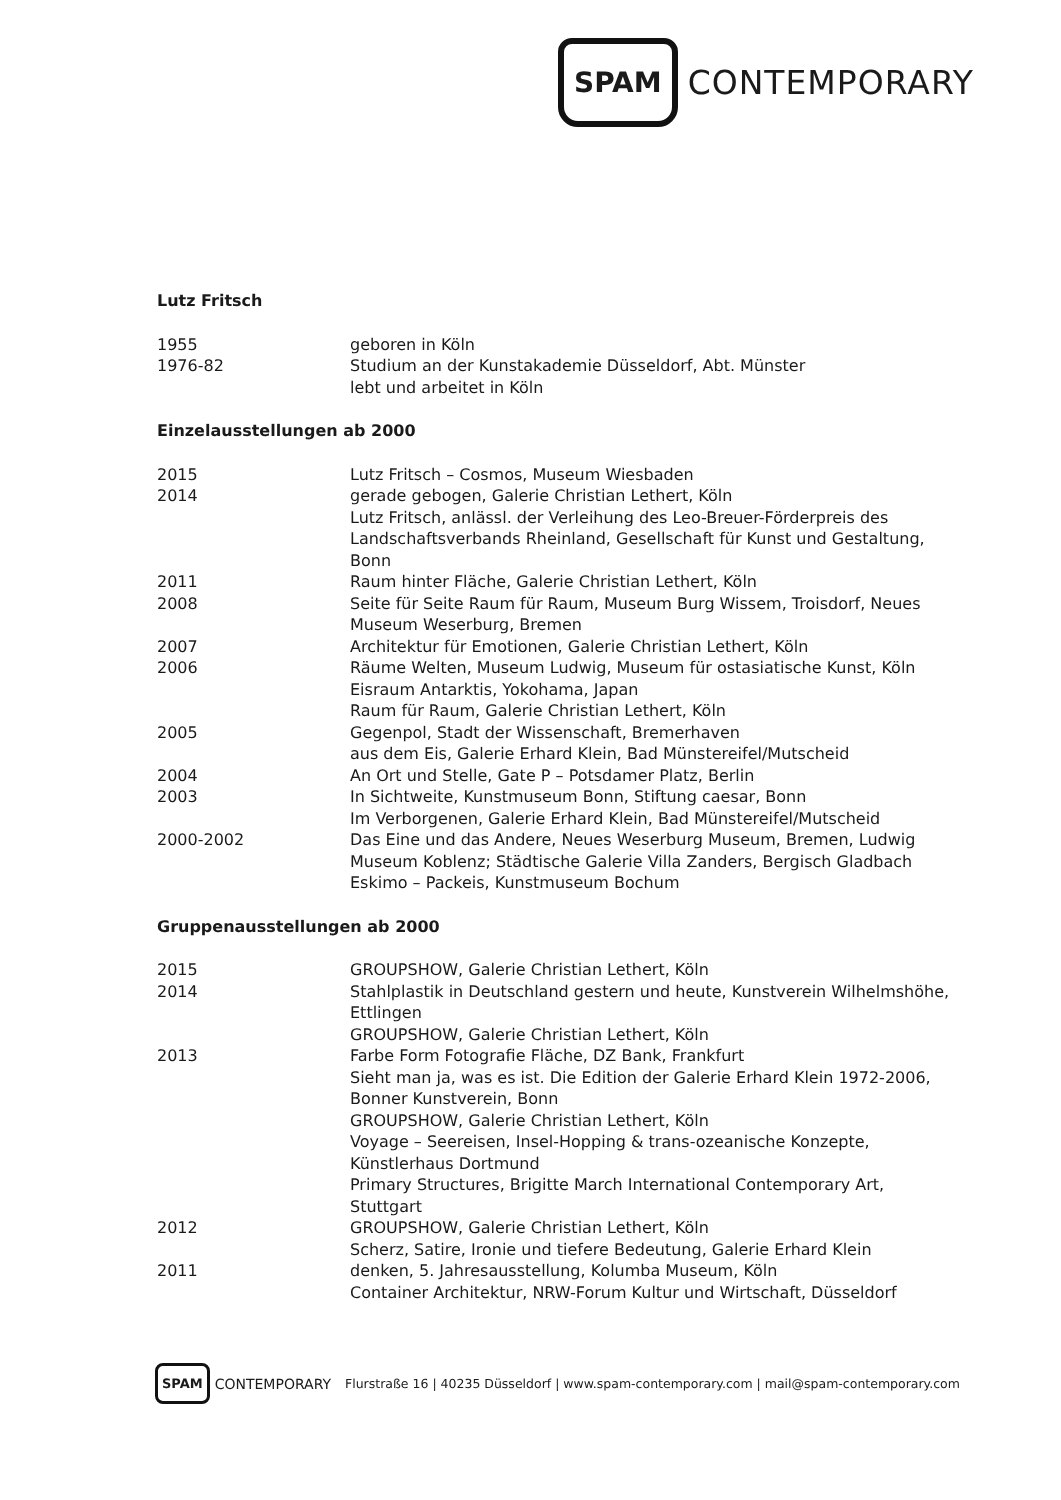SPAM CONTEMPORARY
Lutz Fritsch
| 1955 | geboren in Köln |
| 1976-82 | Studium an der Kunstakademie Düsseldorf, Abt. Münster lebt und arbeitet in Köln |
Einzelausstellungen ab 2000
| 2015 | Lutz Fritsch – Cosmos, Museum Wiesbaden |
| 2014 | gerade gebogen, Galerie Christian Lethert, Köln Lutz Fritsch, anlässl. der Verleihung des Leo-Breuer-Förderpreis des Landschaftsverbands Rheinland, Gesellschaft für Kunst und Gestaltung, Bonn |
| 2011 | Raum hinter Fläche, Galerie Christian Lethert, Köln |
| 2008 | Seite für Seite Raum für Raum, Museum Burg Wissem, Troisdorf, Neues Museum Weserburg, Bremen |
| 2007 | Architektur für Emotionen, Galerie Christian Lethert, Köln |
| 2006 | Räume Welten, Museum Ludwig, Museum für ostasiatische Kunst, Köln Eisraum Antarktis, Yokohama, Japan Raum für Raum, Galerie Christian Lethert, Köln |
| 2005 | Gegenpol, Stadt der Wissenschaft, Bremerhaven aus dem Eis, Galerie Erhard Klein, Bad Münstereifel/Mutscheid |
| 2004 | An Ort und Stelle, Gate P – Potsdamer Platz, Berlin |
| 2003 | In Sichtweite, Kunstmuseum Bonn, Stiftung caesar, Bonn Im Verborgenen, Galerie Erhard Klein, Bad Münstereifel/Mutscheid |
| 2000-2002 | Das Eine und das Andere, Neues Weserburg Museum, Bremen, Ludwig Museum Koblenz; Städtische Galerie Villa Zanders, Bergisch Gladbach Eskimo – Packeis, Kunstmuseum Bochum |
Gruppenausstellungen ab 2000
| 2015 | GROUPSHOW, Galerie Christian Lethert, Köln |
| 2014 | Stahlplastik in Deutschland gestern und heute, Kunstverein Wilhelmshöhe, Ettlingen GROUPSHOW, Galerie Christian Lethert, Köln |
| 2013 | Farbe Form Fotografie Fläche, DZ Bank, Frankfurt Sieht man ja, was es ist. Die Edition der Galerie Erhard Klein 1972-2006, Bonner Kunstverein, Bonn GROUPSHOW, Galerie Christian Lethert, Köln Voyage – Seereisen, Insel-Hopping & trans-ozeanische Konzepte, Künstlerhaus Dortmund Primary Structures, Brigitte March International Contemporary Art, Stuttgart |
| 2012 | GROUPSHOW, Galerie Christian Lethert, Köln Scherz, Satire, Ironie und tiefere Bedeutung, Galerie Erhard Klein |
| 2011 | denken, 5. Jahresausstellung, Kolumba Museum, Köln Container Architektur, NRW-Forum Kultur und Wirtschaft, Düsseldorf |
SPAM CONTEMPORARY Flurstraße 16 | 40235 Düsseldorf | www.spam-contemporary.com | mail@spam-contemporary.com